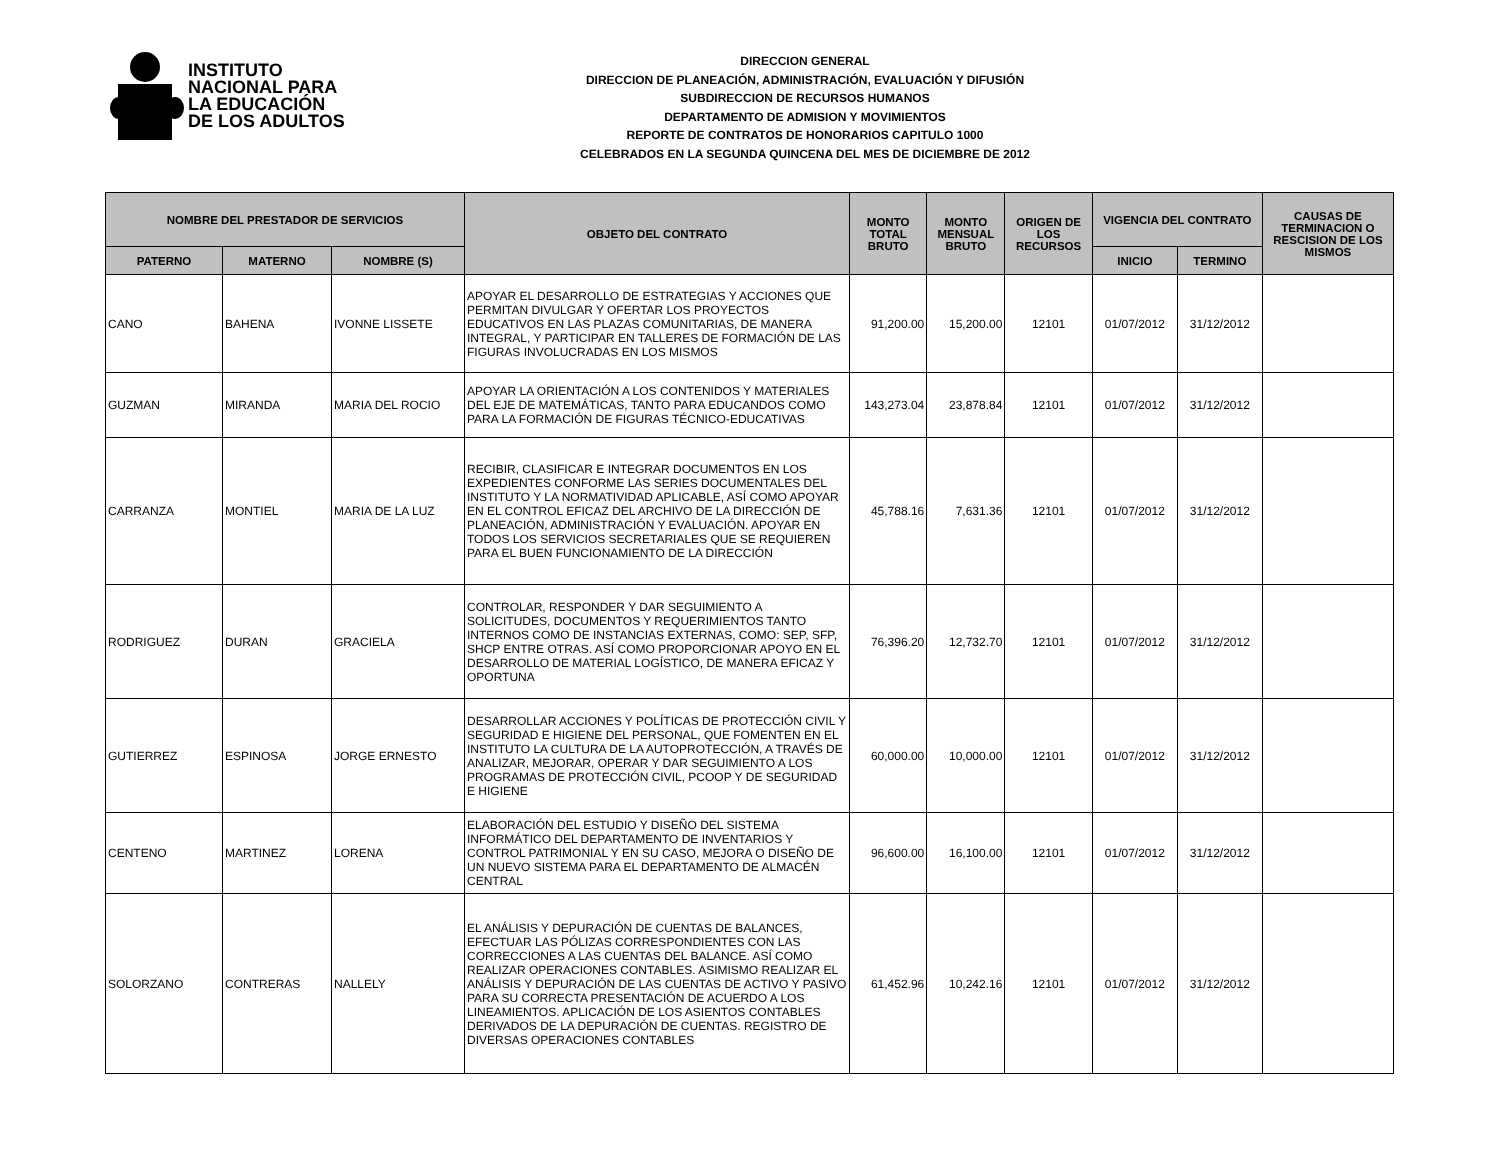INSTITUTO
NACIONAL PARA
LA EDUCACIÓN
DE LOS ADULTOS
DIRECCION GENERAL
DIRECCION DE PLANEACIÓN, ADMINISTRACIÓN, EVALUACIÓN Y DIFUSIÓN
SUBDIRECCION DE RECURSOS HUMANOS
DEPARTAMENTO DE ADMISION Y MOVIMIENTOS
REPORTE DE CONTRATOS DE HONORARIOS CAPITULO 1000
CELEBRADOS EN LA SEGUNDA QUINCENA DEL MES DE DICIEMBRE DE 2012
| NOMBRE DEL PRESTADOR DE SERVICIOS | | | OBJETO DEL CONTRATO | MONTO TOTAL BRUTO | MONTO MENSUAL BRUTO | ORIGEN DE LOS RECURSOS | VIGENCIA DEL CONTRATO | | CAUSAS DE TERMINACION O RESCISION DE LOS MISMOS |
| --- | --- | --- | --- | --- | --- | --- | --- | --- | --- |
| PATERNO | MATERNO | NOMBRE (S) | | | | | INICIO | TERMINO | |
| CANO | BAHENA | IVONNE LISSETE | APOYAR EL DESARROLLO DE ESTRATEGIAS Y ACCIONES QUE PERMITAN DIVULGAR Y OFERTAR LOS PROYECTOS EDUCATIVOS EN LAS PLAZAS COMUNITARIAS, DE MANERA INTEGRAL, Y PARTICIPAR EN TALLERES DE FORMACIÓN DE LAS FIGURAS INVOLUCRADAS EN LOS MISMOS | 91,200.00 | 15,200.00 | 12101 | 01/07/2012 | 31/12/2012 | |
| GUZMAN | MIRANDA | MARIA DEL ROCIO | APOYAR LA ORIENTACIÓN A LOS CONTENIDOS Y MATERIALES DEL EJE DE MATEMÁTICAS, TANTO PARA EDUCANDOS COMO PARA LA FORMACIÓN DE FIGURAS TÉCNICO-EDUCATIVAS | 143,273.04 | 23,878.84 | 12101 | 01/07/2012 | 31/12/2012 | |
| CARRANZA | MONTIEL | MARIA DE LA LUZ | RECIBIR, CLASIFICAR E INTEGRAR DOCUMENTOS EN LOS EXPEDIENTES CONFORME LAS SERIES DOCUMENTALES DEL INSTITUTO Y LA NORMATIVIDAD APLICABLE, ASÍ COMO APOYAR EN EL CONTROL EFICAZ DEL ARCHIVO DE LA DIRECCIÓN DE PLANEACIÓN, ADMINISTRACIÓN Y EVALUACIÓN. APOYAR EN TODOS LOS SERVICIOS SECRETARIALES QUE SE REQUIEREN PARA EL BUEN FUNCIONAMIENTO DE LA DIRECCIÓN | 45,788.16 | 7,631.36 | 12101 | 01/07/2012 | 31/12/2012 | |
| RODRIGUEZ | DURAN | GRACIELA | CONTROLAR, RESPONDER Y DAR SEGUIMIENTO A SOLICITUDES, DOCUMENTOS Y REQUERIMIENTOS TANTO INTERNOS COMO DE INSTANCIAS EXTERNAS, COMO: SEP, SFP, SHCP ENTRE OTRAS. ASÍ COMO PROPORCIONAR APOYO EN EL DESARROLLO DE MATERIAL LOGÍSTICO, DE MANERA EFICAZ Y OPORTUNA | 76,396.20 | 12,732.70 | 12101 | 01/07/2012 | 31/12/2012 | |
| GUTIERREZ | ESPINOSA | JORGE ERNESTO | DESARROLLAR ACCIONES Y POLÍTICAS DE PROTECCIÓN CIVIL Y SEGURIDAD E HIGIENE DEL PERSONAL, QUE FOMENTEN EN EL INSTITUTO LA CULTURA DE LA AUTOPROTECCIÓN, A TRAVÉS DE ANALIZAR, MEJORAR, OPERAR Y DAR SEGUIMIENTO A LOS PROGRAMAS DE PROTECCIÓN CIVIL, PCOOP Y DE SEGURIDAD E HIGIENE | 60,000.00 | 10,000.00 | 12101 | 01/07/2012 | 31/12/2012 | |
| CENTENO | MARTINEZ | LORENA | ELABORACIÓN DEL ESTUDIO Y DISEÑO DEL SISTEMA INFORMÁTICO DEL DEPARTAMENTO DE INVENTARIOS Y CONTROL PATRIMONIAL Y EN SU CASO, MEJORA O DISEÑO DE UN NUEVO SISTEMA PARA EL DEPARTAMENTO DE ALMACÉN CENTRAL | 96,600.00 | 16,100.00 | 12101 | 01/07/2012 | 31/12/2012 | |
| SOLORZANO | CONTRERAS | NALLELY | EL ANÁLISIS Y DEPURACIÓN DE CUENTAS DE BALANCES, EFECTUAR LAS PÓLIZAS CORRESPONDIENTES CON LAS CORRECCIONES A LAS CUENTAS DEL BALANCE. ASÍ COMO REALIZAR OPERACIONES CONTABLES. ASIMISMO REALIZAR EL ANÁLISIS Y DEPURACIÓN DE LAS CUENTAS DE ACTIVO Y PASIVO PARA SU CORRECTA PRESENTACIÓN DE ACUERDO A LOS LINEAMIENTOS. APLICACIÓN DE LOS ASIENTOS CONTABLES DERIVADOS DE LA DEPURACIÓN DE CUENTAS. REGISTRO DE DIVERSAS OPERACIONES CONTABLES | 61,452.96 | 10,242.16 | 12101 | 01/07/2012 | 31/12/2012 | |